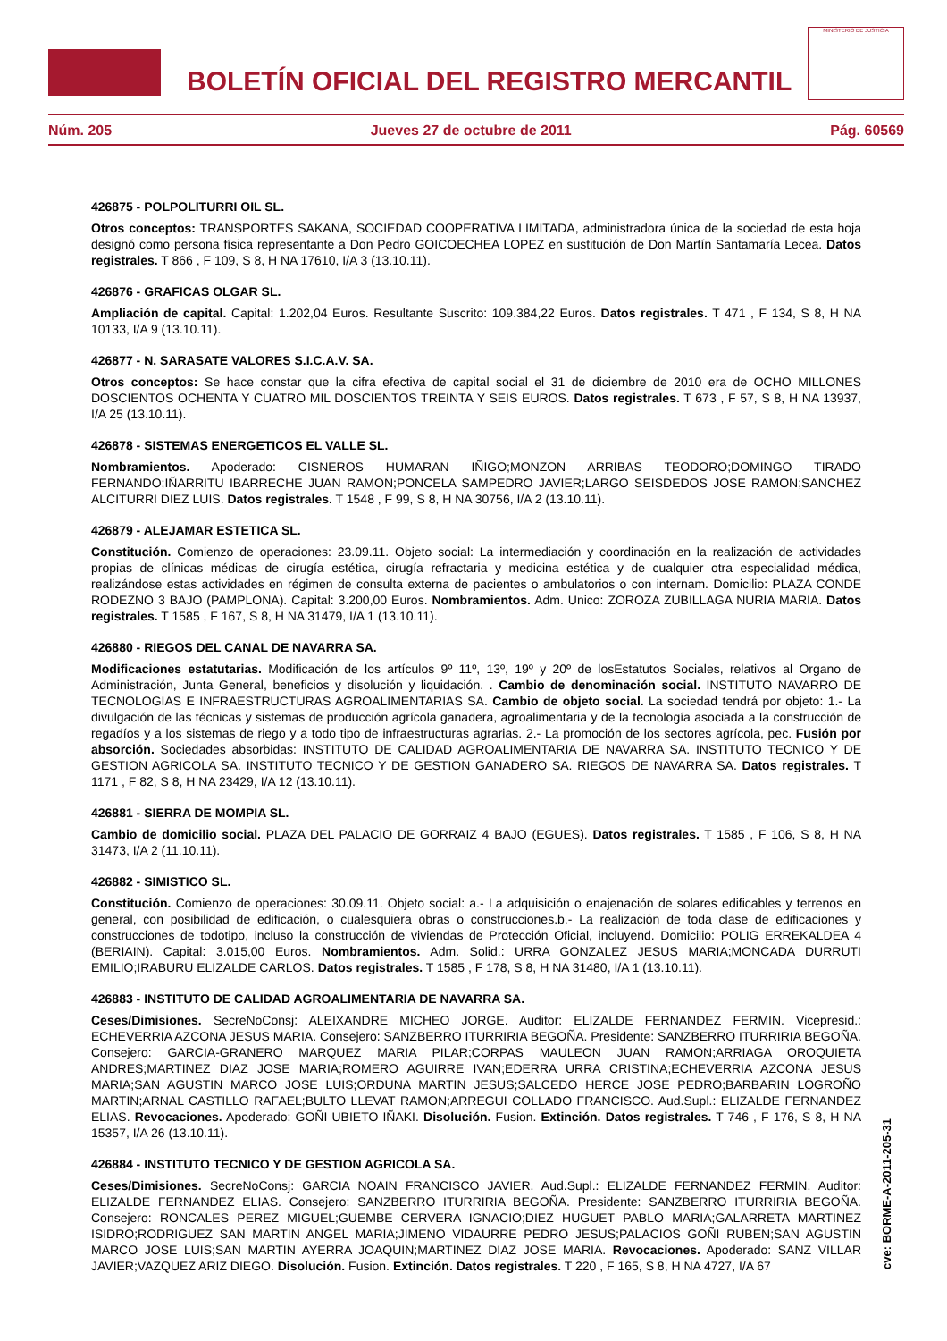BOLETÍN OFICIAL DEL REGISTRO MERCANTIL
MINISTERIO DE JUSTICIA
Núm. 205 Jueves 27 de octubre de 2011 Pág. 60569
426875 - POLPOLITURRI OIL SL.
Otros conceptos: TRANSPORTES SAKANA, SOCIEDAD COOPERATIVA LIMITADA, administradora única de la sociedad de esta hoja designó como persona física representante a Don Pedro GOICOECHEA LOPEZ en sustitución de Don Martín Santamaría Lecea. Datos registrales. T 866 , F 109, S 8, H NA 17610, I/A 3 (13.10.11).
426876 - GRAFICAS OLGAR SL.
Ampliación de capital. Capital: 1.202,04 Euros. Resultante Suscrito: 109.384,22 Euros. Datos registrales. T 471 , F 134, S 8, H NA 10133, I/A 9 (13.10.11).
426877 - N. SARASATE VALORES S.I.C.A.V. SA.
Otros conceptos: Se hace constar que la cifra efectiva de capital social el 31 de diciembre de 2010 era de OCHO MILLONES DOSCIENTOS OCHENTA Y CUATRO MIL DOSCIENTOS TREINTA Y SEIS EUROS. Datos registrales. T 673 , F 57, S 8, H NA 13937, I/A 25 (13.10.11).
426878 - SISTEMAS ENERGETICOS EL VALLE SL.
Nombramientos. Apoderado: CISNEROS HUMARAN IÑIGO;MONZON ARRIBAS TEODORO;DOMINGO TIRADO FERNANDO;IÑARRITU IBARRECHE JUAN RAMON;PONCELA SAMPEDRO JAVIER;LARGO SEISDEDOS JOSE RAMON;SANCHEZ ALCITURRI DIEZ LUIS. Datos registrales. T 1548 , F 99, S 8, H NA 30756, I/A 2 (13.10.11).
426879 - ALEJAMAR ESTETICA SL.
Constitución. Comienzo de operaciones: 23.09.11. Objeto social: La intermediación y coordinación en la realización de actividades propias de clínicas médicas de cirugía estética, cirugía refractaria y medicina estética y de cualquier otra especialidad médica, realizándose estas actividades en régimen de consulta externa de pacientes o ambulatorios o con internam. Domicilio: PLAZA CONDE RODEZNO 3 BAJO (PAMPLONA). Capital: 3.200,00 Euros. Nombramientos. Adm. Unico: ZOROZA ZUBILLAGA NURIA MARIA. Datos registrales. T 1585 , F 167, S 8, H NA 31479, I/A 1 (13.10.11).
426880 - RIEGOS DEL CANAL DE NAVARRA SA.
Modificaciones estatutarias. Modificación de los artículos 9º 11º, 13º, 19º y 20º de losEstatutos Sociales, relativos al Organo de Administración, Junta General, beneficios y disolución y liquidación. . Cambio de denominación social. INSTITUTO NAVARRO DE TECNOLOGIAS E INFRAESTRUCTURAS AGROALIMENTARIAS SA. Cambio de objeto social. La sociedad tendrá por objeto: 1.- La divulgación de las técnicas y sistemas de producción agrícola ganadera, agroalimentaria y de la tecnología asociada a la construcción de regadíos y a los sistemas de riego y a todo tipo de infraestructuras agrarias. 2.- La promoción de los sectores agrícola, pec. Fusión por absorción. Sociedades absorbidas: INSTITUTO DE CALIDAD AGROALIMENTARIA DE NAVARRA SA. INSTITUTO TECNICO Y DE GESTION AGRICOLA SA. INSTITUTO TECNICO Y DE GESTION GANADERO SA. RIEGOS DE NAVARRA SA. Datos registrales. T 1171 , F 82, S 8, H NA 23429, I/A 12 (13.10.11).
426881 - SIERRA DE MOMPIA SL.
Cambio de domicilio social. PLAZA DEL PALACIO DE GORRAIZ 4 BAJO (EGUES). Datos registrales. T 1585 , F 106, S 8, H NA 31473, I/A 2 (11.10.11).
426882 - SIMISTICO SL.
Constitución. Comienzo de operaciones: 30.09.11. Objeto social: a.- La adquisición o enajenación de solares edificables y terrenos en general, con posibilidad de edificación, o cualesquiera obras o construcciones.b.- La realización de toda clase de edificaciones y construcciones de todotipo, incluso la construcción de viviendas de Protección Oficial, incluyend. Domicilio: POLIG ERREKALDEA 4 (BERIAIN). Capital: 3.015,00 Euros. Nombramientos. Adm. Solid.: URRA GONZALEZ JESUS MARIA;MONCADA DURRUTI EMILIO;IRABURU ELIZALDE CARLOS. Datos registrales. T 1585 , F 178, S 8, H NA 31480, I/A 1 (13.10.11).
426883 - INSTITUTO DE CALIDAD AGROALIMENTARIA DE NAVARRA SA.
Ceses/Dimisiones. SecreNoConsj: ALEIXANDRE MICHEO JORGE. Auditor: ELIZALDE FERNANDEZ FERMIN. Vicepresid.: ECHEVERRIA AZCONA JESUS MARIA. Consejero: SANZBERRO ITURRIRIA BEGOÑA. Presidente: SANZBERRO ITURRIRIA BEGOÑA. Consejero: GARCIA-GRANERO MARQUEZ MARIA PILAR;CORPAS MAULEON JUAN RAMON;ARRIAGA OROQUIETA ANDRES;MARTINEZ DIAZ JOSE MARIA;ROMERO AGUIRRE IVAN;EDERRA URRA CRISTINA;ECHEVERRIA AZCONA JESUS MARIA;SAN AGUSTIN MARCO JOSE LUIS;ORDUNA MARTIN JESUS;SALCEDO HERCE JOSE PEDRO;BARBARIN LOGROÑO MARTIN;ARNAL CASTILLO RAFAEL;BULTO LLEVAT RAMON;ARREGUI COLLADO FRANCISCO. Aud.Supl.: ELIZALDE FERNANDEZ ELIAS. Revocaciones. Apoderado: GOÑI UBIETO IÑAKI. Disolución. Fusion. Extinción. Datos registrales. T 746 , F 176, S 8, H NA 15357, I/A 26 (13.10.11).
426884 - INSTITUTO TECNICO Y DE GESTION AGRICOLA SA.
Ceses/Dimisiones. SecreNoConsj: GARCIA NOAIN FRANCISCO JAVIER. Aud.Supl.: ELIZALDE FERNANDEZ FERMIN. Auditor: ELIZALDE FERNANDEZ ELIAS. Consejero: SANZBERRO ITURRIRIA BEGOÑA. Presidente: SANZBERRO ITURRIRIA BEGOÑA. Consejero: RONCALES PEREZ MIGUEL;GUEMBE CERVERA IGNACIO;DIEZ HUGUET PABLO MARIA;GALARRETA MARTINEZ ISIDRO;RODRIGUEZ SAN MARTIN ANGEL MARIA;JIMENO VIDAURRE PEDRO JESUS;PALACIOS GOÑI RUBEN;SAN AGUSTIN MARCO JOSE LUIS;SAN MARTIN AYERRA JOAQUIN;MARTINEZ DIAZ JOSE MARIA. Revocaciones. Apoderado: SANZ VILLAR JAVIER;VAZQUEZ ARIZ DIEGO. Disolución. Fusion. Extinción. Datos registrales. T 220 , F 165, S 8, H NA 4727, I/A 67
cve: BORME-A-2011-205-31